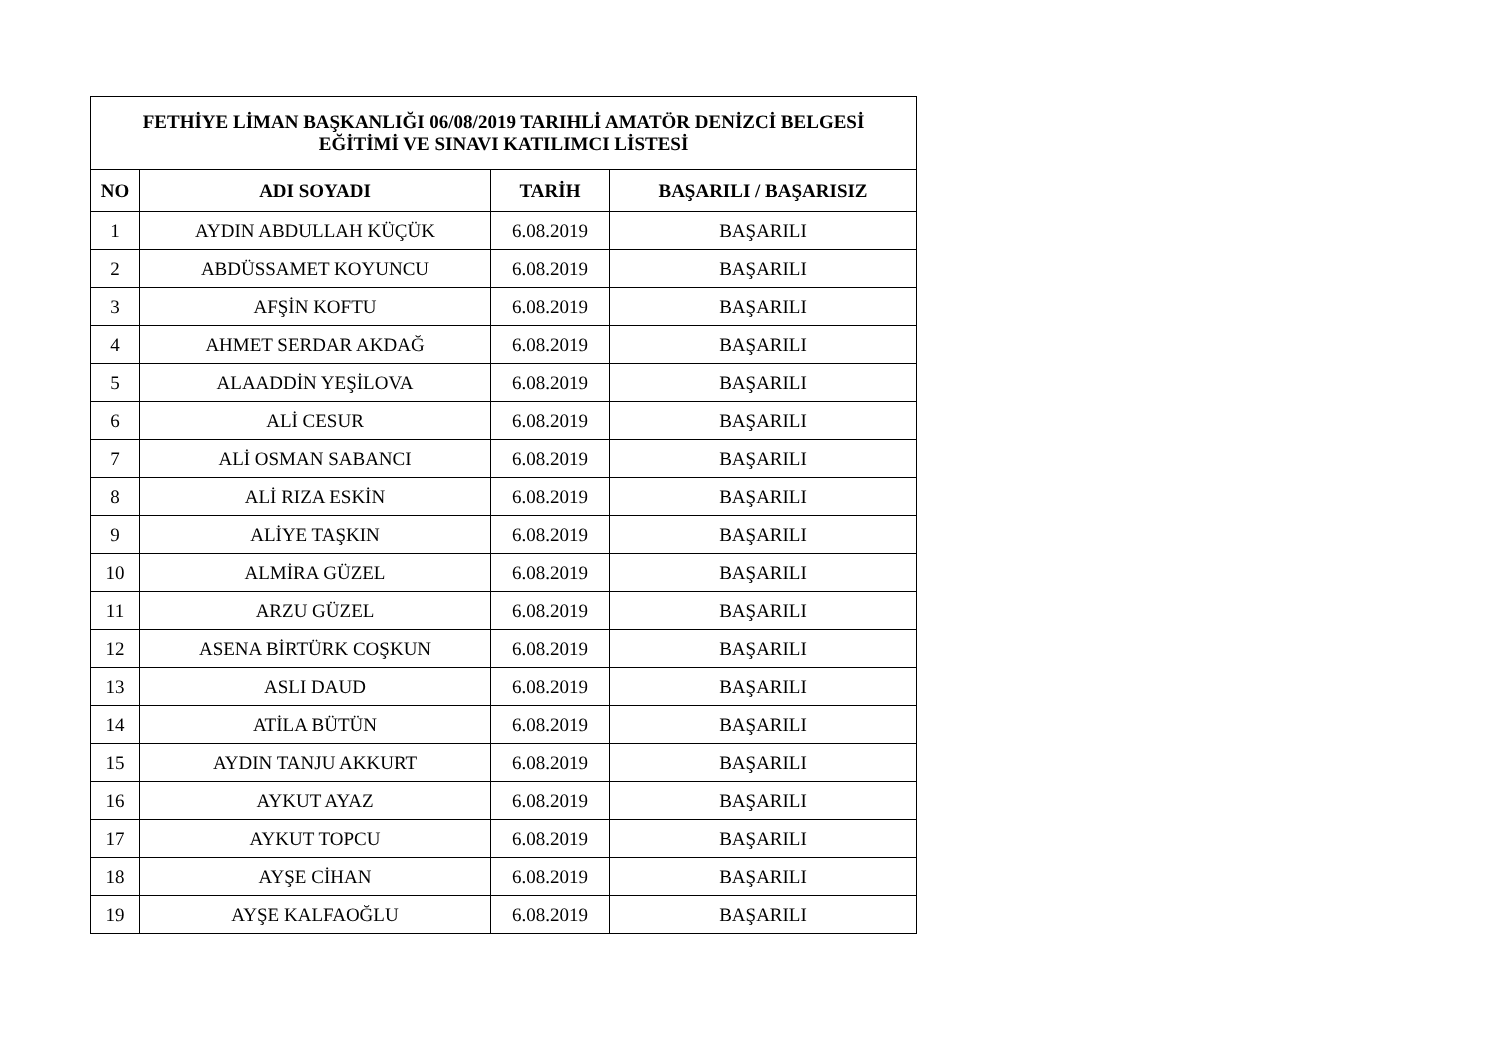| FETHİYE LİMAN BAŞKANLIĞI 06/08/2019 TARIHLİ AMATÖR DENİZCİ BELGESİ EĞİTİMİ VE SINAVI KATILIMCI LİSTESİ | | | |
| --- | --- | --- | --- |
| NO | ADI SOYADI | TARİH | BAŞARILI / BAŞARISIZ |
| 1 | AYDIN ABDULLAH KÜÇÜK | 6.08.2019 | BAŞARILI |
| 2 | ABDÜSSAMET KOYUNCU | 6.08.2019 | BAŞARILI |
| 3 | AFŞİN KOFTU | 6.08.2019 | BAŞARILI |
| 4 | AHMET SERDAR AKDAĞ | 6.08.2019 | BAŞARILI |
| 5 | ALAADDİN YEŞİLOVA | 6.08.2019 | BAŞARILI |
| 6 | ALİ CESUR | 6.08.2019 | BAŞARILI |
| 7 | ALİ OSMAN SABANCI | 6.08.2019 | BAŞARILI |
| 8 | ALİ RIZA ESKİN | 6.08.2019 | BAŞARILI |
| 9 | ALİYE TAŞKIN | 6.08.2019 | BAŞARILI |
| 10 | ALMİRA GÜZEL | 6.08.2019 | BAŞARILI |
| 11 | ARZU GÜZEL | 6.08.2019 | BAŞARILI |
| 12 | ASENA BİRTÜRK COŞKUN | 6.08.2019 | BAŞARILI |
| 13 | ASLI DAUD | 6.08.2019 | BAŞARILI |
| 14 | ATİLA BÜTÜN | 6.08.2019 | BAŞARILI |
| 15 | AYDIN TANJU AKKURT | 6.08.2019 | BAŞARILI |
| 16 | AYKUT AYAZ | 6.08.2019 | BAŞARILI |
| 17 | AYKUT TOPCU | 6.08.2019 | BAŞARILI |
| 18 | AYŞE CİHAN | 6.08.2019 | BAŞARILI |
| 19 | AYŞE KALFAOĞLU | 6.08.2019 | BAŞARILI |